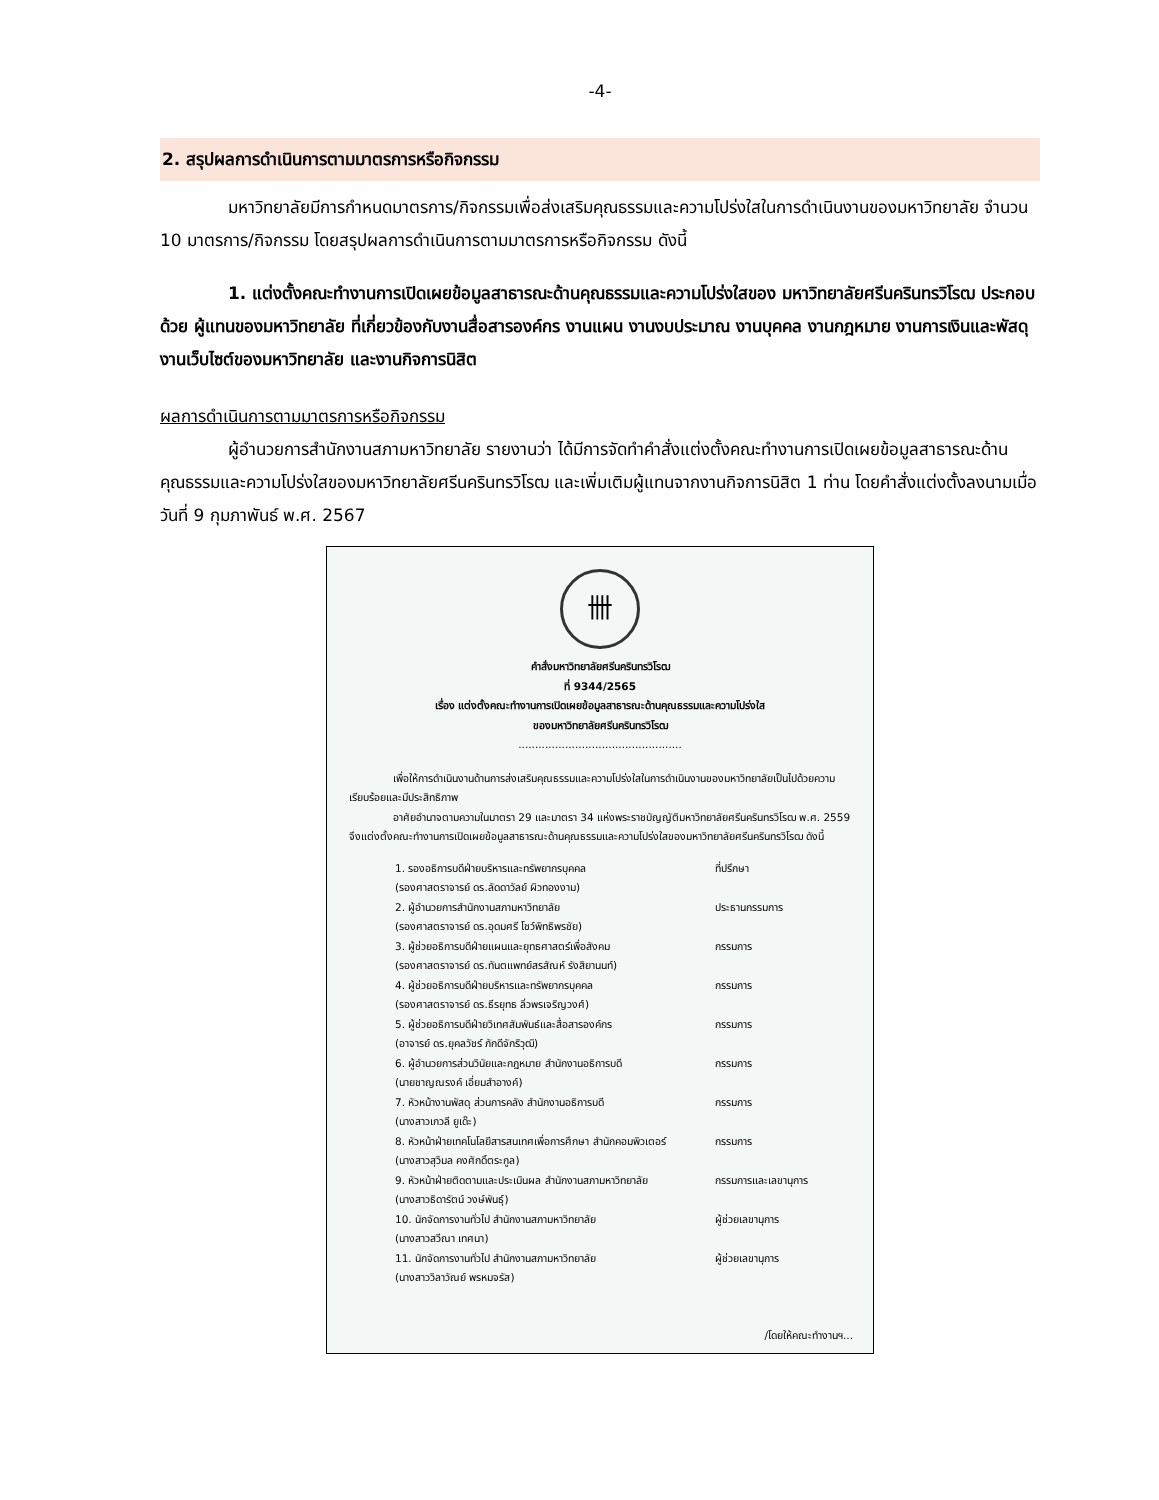-4-
2. สรุปผลการดำเนินการตามมาตรการหรือกิจกรรม
มหาวิทยาลัยมีการกำหนดมาตรการ/กิจกรรมเพื่อส่งเสริมคุณธรรมและความโปร่งใสในการดำเนินงานของมหาวิทยาลัย จำนวน 10 มาตรการ/กิจกรรม โดยสรุปผลการดำเนินการตามมาตรการหรือกิจกรรม ดังนี้
1. แต่งตั้งคณะทำงานการเปิดเผยข้อมูลสาธารณะด้านคุณธรรมและความโปร่งใสของ มหาวิทยาลัยศรีนครินทรวิโรฒ ประกอบด้วย ผู้แทนของมหาวิทยาลัย ที่เกี่ยวข้องกับงานสื่อสารองค์กร งานแผน งานงบประมาณ งานบุคคล งานกฎหมาย งานการเงินและพัสดุ งานเว็บไซต์ของมหาวิทยาลัย และงานกิจการนิสิต
ผลการดำเนินการตามมาตรการหรือกิจกรรม
ผู้อำนวยการสำนักงานสภามหาวิทยาลัย รายงานว่า ได้มีการจัดทำคำสั่งแต่งตั้งคณะทำงานการเปิดเผยข้อมูลสาธารณะด้านคุณธรรมและความโปร่งใสของมหาวิทยาลัยศรีนครินทรวิโรฒ และเพิ่มเติมผู้แทนจากงานกิจการนิสิต 1 ท่าน โดยคำสั่งแต่งตั้งลงนามเมื่อวันที่ 9 กุมภาพันธ์ พ.ศ. 2567
卌
คำสั่งมหาวิทยาลัยศรีนครินทรวิโรฒ
ที่ 9344/2565
เรื่อง แต่งตั้งคณะทำงานการเปิดเผยข้อมูลสาธารณะด้านคุณธรรมและความโปร่งใส
ของมหาวิทยาลัยศรีนครินทรวิโรฒ
.................................................
เพื่อให้การดำเนินงานด้านการส่งเสริมคุณธรรมและความโปร่งใสในการดำเนินงานของมหาวิทยาลัยเป็นไปด้วยความเรียบร้อยและมีประสิทธิภาพ
อาศัยอำนาจตามความในมาตรา 29 และมาตรา 34 แห่งพระราชบัญญัติมหาวิทยาลัยศรีนครินทรวิโรฒ พ.ศ. 2559 จึงแต่งตั้งคณะทำงานการเปิดเผยข้อมูลสาธารณะด้านคุณธรรมและความโปร่งใสของมหาวิทยาลัยศรีนครินทรวิโรฒ ดังนี้
1. รองอธิการบดีฝ่ายบริหารและทรัพยากรบุคคล
(รองศาสตราจารย์ ดร.ลัดดาวัลย์ ผิวทองงาม)
ที่ปรึกษา
2. ผู้อำนวยการสำนักงานสภามหาวิทยาลัย
(รองศาสตราจารย์ ดร.อุดมศรี โชว์พิทธิพรชัย)
ประธานกรรมการ
3. ผู้ช่วยอธิการบดีฝ่ายแผนและยุทธศาสตร์เพื่อสังคม
(รองศาสตราจารย์ ดร.ทันตแพทย์สรสัณห์ รังสิยานนท์)
กรรมการ
4. ผู้ช่วยอธิการบดีฝ่ายบริหารและทรัพยากรบุคคล
(รองศาสตราจารย์ ดร.ธีรยุทธ ลิ่วพรเจริญวงศ์)
กรรมการ
5. ผู้ช่วยอธิการบดีฝ่ายวิเทศสัมพันธ์และสื่อสารองค์กร
(อาจารย์ ดร.ยุคลวัชร์ ภักดีจักริวุฒิ)
กรรมการ
6. ผู้อำนวยการส่วนวินัยและกฎหมาย สำนักงานอธิการบดี
(นายชาญณรงค์ เอี่ยมสำอางค์)
กรรมการ
7. หัวหน้างานพัสดุ ส่วนการคลัง สำนักงานอธิการบดี
(นางสาวเกวลี ยูเด๊ะ)
กรรมการ
8. หัวหน้าฝ่ายเทคโนโลยีสารสนเทศเพื่อการศึกษา สำนักคอมพิวเตอร์
(นางสาวสุวิมล คงศักดิ์ตระกูล)
กรรมการ
9. หัวหน้าฝ่ายติดตามและประเมินผล สำนักงานสภามหาวิทยาลัย
(นางสาวธิดารัตน์ วงษ์พันธุ์)
กรรมการและเลขานุการ
10. นักจัดการงานทั่วไป สำนักงานสภามหาวิทยาลัย
(นางสาวสวีณา เทศนา)
ผู้ช่วยเลขานุการ
11. นักจัดการงานทั่วไป สำนักงานสภามหาวิทยาลัย
(นางสาววิลาวัณย์ พรหมจรัส)
ผู้ช่วยเลขานุการ
/โดยให้คณะทำงานฯ...